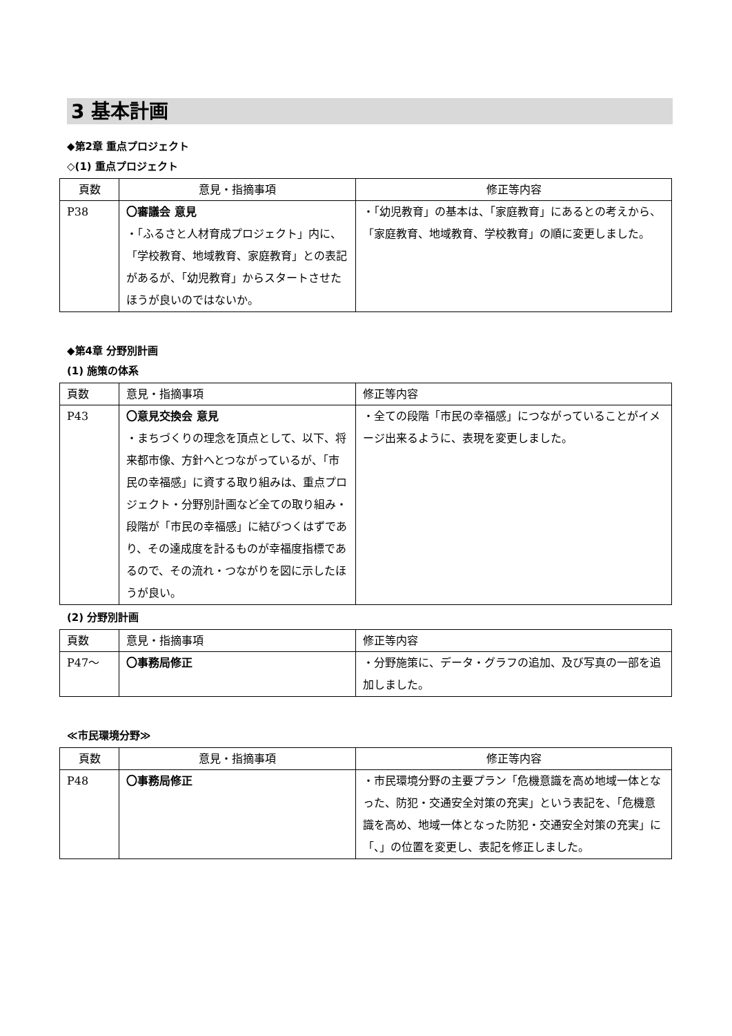3 基本計画
◆第2章 重点プロジェクト
◇(1) 重点プロジェクト
| 頁数 | 意見・指摘事項 | 修正等内容 |
| --- | --- | --- |
| P38 | 〇審議会 意見 ・「ふるさと人材育成プロジェクト」内に、「学校教育、地域教育、家庭教育」との表記があるが、「幼児教育」からスタートさせたほうが良いのではないか。 | ・「幼児教育」の基本は、「家庭教育」にあるとの考えから、「家庭教育、地域教育、学校教育」の順に変更しました。 |
◆第4章 分野別計画
(1) 施策の体系
| 頁数 | 意見・指摘事項 | 修正等内容 |
| --- | --- | --- |
| P43 | 〇意見交換会 意見 ・まちづくりの理念を頂点として、以下、将来都市像、方針へとつながっているが、「市民の幸福感」に資する取り組みは、重点プロジェクト・分野別計画など全ての取り組み・段階が「市民の幸福感」に結びつくはずであり、その達成度を計るものが幸福度指標であるので、その流れ・つながりを図に示したほうが良い。 | ・全ての段階「市民の幸福感」につながっていることがイメージ出来るように、表現を変更しました。 |
(2) 分野別計画
| 頁数 | 意見・指摘事項 | 修正等内容 |
| --- | --- | --- |
| P47～ | 〇事務局修正 | ・分野施策に、データ・グラフの追加、及び写真の一部を追加しました。 |
≪市民環境分野≫
| 頁数 | 意見・指摘事項 | 修正等内容 |
| --- | --- | --- |
| P48 | 〇事務局修正 | ・市民環境分野の主要プラン「危機意識を高め地域一体となった、防犯・交通安全対策の充実」という表記を、「危機意識を高め、地域一体となった防犯・交通安全対策の充実」に「、」の位置を変更し、表記を修正しました。 |